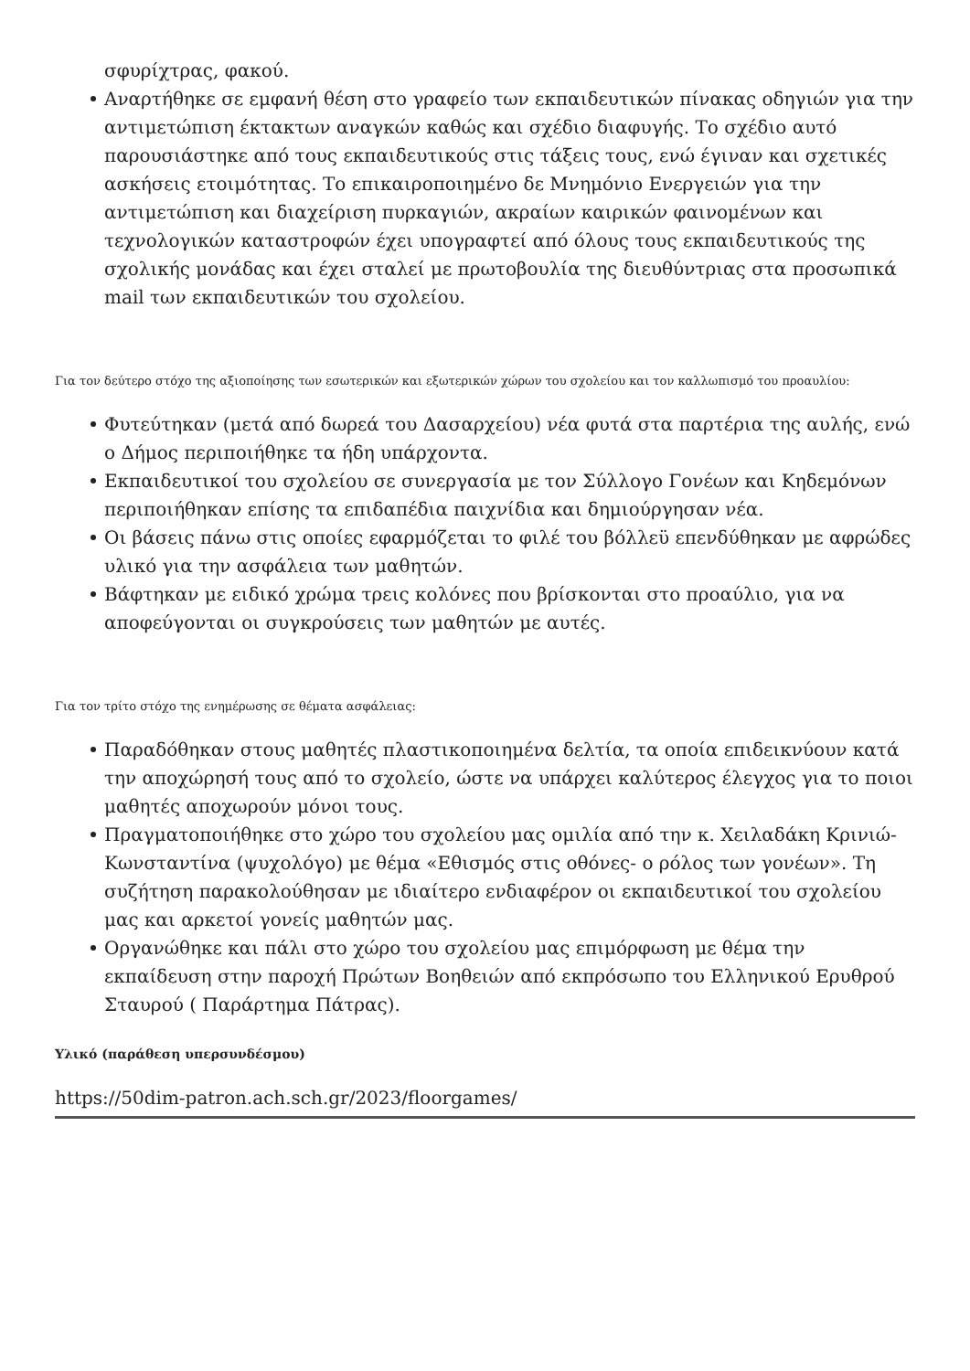σφυρίχτρας, φακού.
Αναρτήθηκε σε εμφανή θέση στο γραφείο των εκπαιδευτικών πίνακας οδηγιών για την αντιμετώπιση έκτακτων αναγκών καθώς και σχέδιο διαφυγής. Το σχέδιο αυτό παρουσιάστηκε από τους εκπαιδευτικούς στις τάξεις τους, ενώ έγιναν και σχετικές ασκήσεις ετοιμότητας. Το επικαιροποιημένο δε Μνημόνιο Ενεργειών για την αντιμετώπιση και διαχείριση πυρκαγιών, ακραίων καιρικών φαινομένων και τεχνολογικών καταστροφών έχει υπογραφτεί από όλους τους εκπαιδευτικούς της σχολικής μονάδας και έχει σταλεί με πρωτοβουλία της διευθύντριας στα προσωπικά mail των εκπαιδευτικών του σχολείου.
Για τον δεύτερο στόχο της αξιοποίησης των εσωτερικών και εξωτερικών χώρων του σχολείου και τον καλλωπισμό του προαυλίου:
Φυτεύτηκαν (μετά από δωρεά του Δασαρχείου) νέα φυτά στα παρτέρια της αυλής, ενώ ο Δήμος περιποιήθηκε τα ήδη υπάρχοντα.
Εκπαιδευτικοί του σχολείου σε συνεργασία με τον Σύλλογο Γονέων και Κηδεμόνων περιποιήθηκαν επίσης τα επιδαπέδια παιχνίδια και δημιούργησαν νέα.
Οι βάσεις πάνω στις οποίες εφαρμόζεται το φιλέ του βόλλεϋ επενδύθηκαν με αφρώδες υλικό για την ασφάλεια των μαθητών.
Βάφτηκαν με ειδικό χρώμα τρεις κολόνες που βρίσκονται στο προαύλιο, για να αποφεύγονται οι συγκρούσεις των μαθητών με αυτές.
Για τον τρίτο στόχο της ενημέρωσης σε θέματα ασφάλειας:
Παραδόθηκαν στους μαθητές πλαστικοποιημένα δελτία, τα οποία επιδεικνύουν κατά την αποχώρησή τους από το σχολείο, ώστε να υπάρχει καλύτερος έλεγχος για το ποιοι μαθητές αποχωρούν μόνοι τους.
Πραγματοποιήθηκε στο χώρο του σχολείου μας ομιλία από την κ. Χειλαδάκη Κρινιώ- Κωνσταντίνα (ψυχολόγο) με θέμα «Εθισμός στις οθόνες- ο ρόλος των γονέων». Τη συζήτηση παρακολούθησαν με ιδιαίτερο ενδιαφέρον οι εκπαιδευτικοί του σχολείου μας και αρκετοί γονείς μαθητών μας.
Οργανώθηκε και πάλι στο χώρο του σχολείου μας επιμόρφωση με θέμα την εκπαίδευση στην παροχή Πρώτων Βοηθειών από εκπρόσωπο του Ελληνικού Ερυθρού Σταυρού ( Παράρτημα Πάτρας).
Υλικό (παράθεση υπερσυνδέσμου)
https://50dim-patron.ach.sch.gr/2023/floorgames/